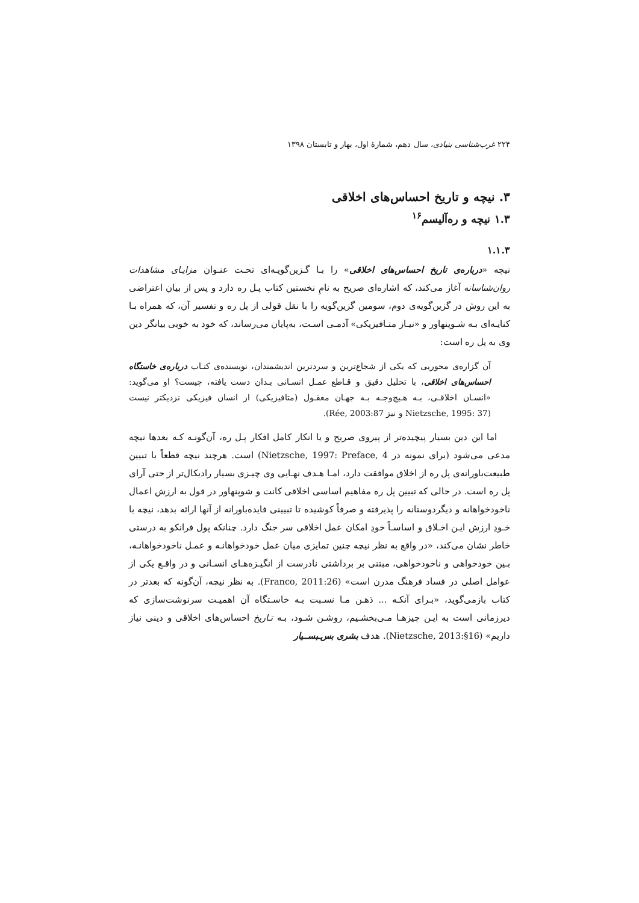۲۲۴ غرب‌شناسی بنیادی، سال دهم، شمارهٔ اول، بهار و تابستان ۱۳۹۸
۳. نیچه و تاریخ احساس‌های اخلاقی
۱.۳ نیچه و ره‌آلیسم<sup>۱۶</sup>
۱.۱.۳
نیچه «درباره‌ی تاریخ احساس‌های اخلاقی» را بـا گـزین‌گویـه‌ای تحـت عنـوان مزایـای مشاهدات روان‌شناسانه آغاز می‌کند، که اشاره‌ای صریح به نامِ نخستین کتاب پـل ره دارد و پس از بیان اعتراضی به این روش در گزین‌گویه‌ی دوم، سومین گزین‌گویه را با نقل قولی از پل ره و تفسیر آن، که همراه بـا کنایـه‌ای بـه شـوپنهاور و «نیـاز متـافیزیکی» آدمـی اسـت، به‌پایان می‌رساند، که خود به خوبی بیانگر دین وی به پل ره است:
آن گزاره‌ی محوریی که یکی از شجاع‌ترین و سردترین اندیشمندان، نویسنده‌ی کتـاب درباره‌ی خاستگاه احساس‌های اخلاقی، با تحلیل دقیق و قـاطع عمـل انسـانی بـدان دست یافته، چیست؟ او می‌گوید: «انسـان اخلاقـی، بـه هـیچ‌وجـه بـه جهـان معقـول (متافیزیکی) از انسان فیزیکی نزدیکتر نیست (Nietzsche, 1995: 37 و نیز Rée, 2003:87).
اما این دین بسیار پیچیده‌تر از پیروی صریح و یا انکار کامل افکار پـل ره، آن‌گونـه کـه بعدها نیچه مدعی می‌شود (برای نمونه در Nietzsche, 1997: Preface, 4) است. هرچند نیچه قطعاً با تبیین طبیعت‌باورانه‌ی پل ره از اخلاق موافقت دارد، امـا هـدف نهـایی وی چیـزی بسیار رادیکال‌تر از حتی آرای پل ره است. در حالی که تبیین پل ره مفاهیم اساسی اخلاقی کانت و شوپنهاور در قول به ارزش اعمال ناخودخواهانه و دیگردوستانه را پذیرفته و صرفاً کوشیده تا تبیینی فایده‌باورانه از آنها ارائه بدهد، نیچه با خـودِ ارزش ایـن اخـلاق و اساسـاً خودِ امکان عمل اخلاقی سر جنگ دارد. چنانکه پول فرانکو به درستی خاطر نشان می‌کند، «در واقع به نظر نیچه چنین تمایزی میان عمل خودخواهانـه و عمـل ناخودخواهانـه، بـین خودخواهی و ناخودخواهی، مبتنی بر برداشتی نادرست از انگیـزه‌هـای انسـانی و در واقـع یکی از عوامل اصلی در فساد فرهنگ مدرن است» (Franco, 2011:26). به نظر نیچه، آن‌گونه که بعدتر در کتاب بازمی‌گوید، «بـرای آنکـه ... ذهـن مـا نسـبت بـه خاسـتگاه آن اهمیـت سرنوشت‌سازی که دیرزمانی است به ایـن چیزهـا مـی‌بخشـیم، روشـن شـود، بـه تـاریخ احساس‌های اخلاقی و دینی نیاز داریم» (Nietzsche, 2013:§16). هدف بشری بس‌ـبســیار